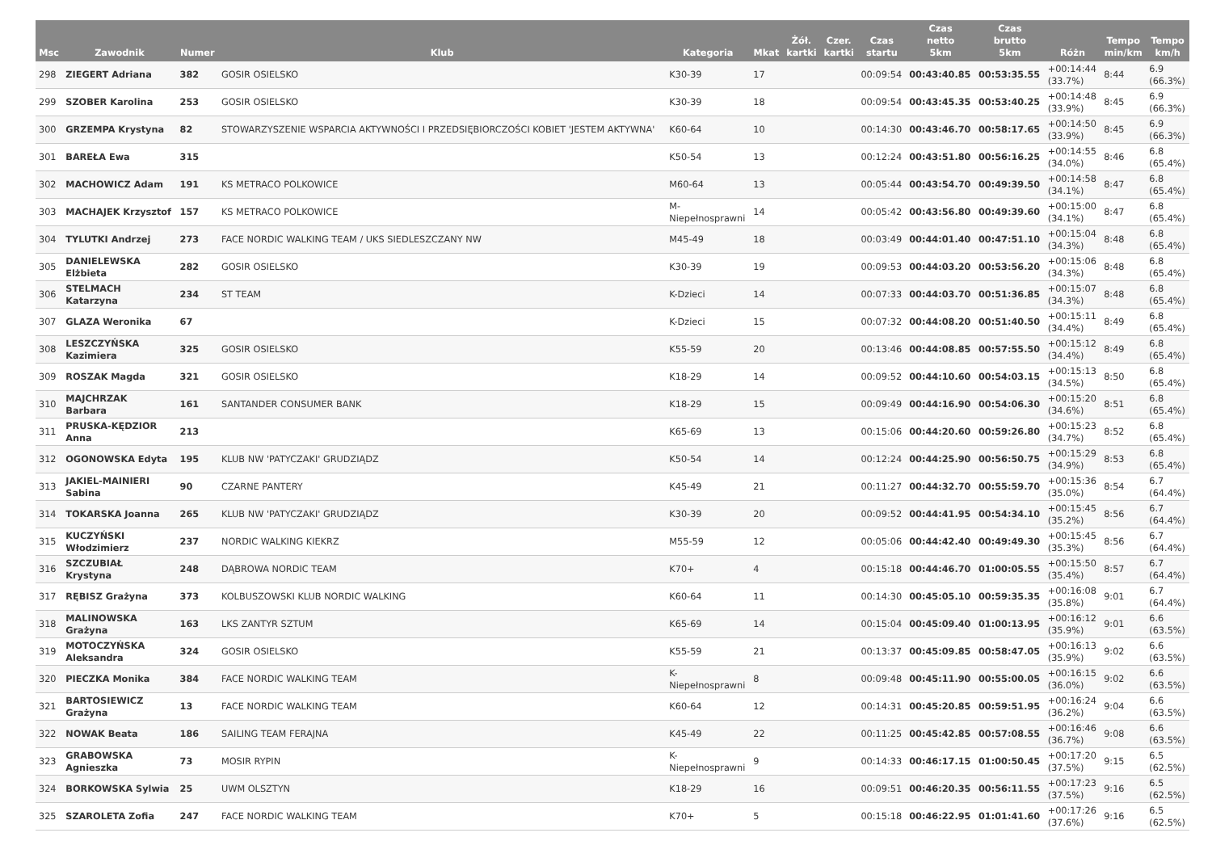| Msc | Zawodnik | Numer | Klub | Kategoria | Mkat | Żół. kartki | Czer. kartki | Czas startu | Czas netto 5km | Czas brutto 5km | Różn | Tempo min/km | Tempo km/h |
| --- | --- | --- | --- | --- | --- | --- | --- | --- | --- | --- | --- | --- | --- |
| 298 | ZIEGERT Adriana | 382 | GOSIR OSIELSKO | K30-39 | 17 | | | 00:09:54 | 00:43:40.85 | 00:53:35.55 | +00:14:44 (33.7%) | 8:44 | 6.9 (66.3%) |
| 299 | SZOBER Karolina | 253 | GOSIR OSIELSKO | K30-39 | 18 | | | 00:09:54 | 00:43:45.35 | 00:53:40.25 | +00:14:48 (33.9%) | 8:45 | 6.9 (66.3%) |
| 300 | GRZEMPA Krystyna | 82 | STOWARZYSZENIE WSPARCIA AKTYWNOŚCI I PRZEDSIĘBIORCZOŚCI KOBIET 'JESTEM AKTYWNA' | K60-64 | 10 | | | 00:14:30 | 00:43:46.70 | 00:58:17.65 | +00:14:50 (33.9%) | 8:45 | 6.9 (66.3%) |
| 301 | BAREŁA Ewa | 315 | | K50-54 | 13 | | | 00:12:24 | 00:43:51.80 | 00:56:16.25 | +00:14:55 (34.0%) | 8:46 | 6.8 (65.4%) |
| 302 | MACHOWICZ Adam | 191 | KS METRACO POLKOWICE | M60-64 | 13 | | | 00:05:44 | 00:43:54.70 | 00:49:39.50 | +00:14:58 (34.1%) | 8:47 | 6.8 (65.4%) |
| 303 | MACHAJEK Krzysztof | 157 | KS METRACO POLKOWICE | M- Niepełnosprawni | 14 | | | 00:05:42 | 00:43:56.80 | 00:49:39.60 | +00:15:00 (34.1%) | 8:47 | 6.8 (65.4%) |
| 304 | TYLUTKI Andrzej | 273 | FACE NORDIC WALKING TEAM / UKS SIEDLESZCZANY NW | M45-49 | 18 | | | 00:03:49 | 00:44:01.40 | 00:47:51.10 | +00:15:04 (34.3%) | 8:48 | 6.8 (65.4%) |
| 305 | DANIELEWSKA Elżbieta | 282 | GOSIR OSIELSKO | K30-39 | 19 | | | 00:09:53 | 00:44:03.20 | 00:53:56.20 | +00:15:06 (34.3%) | 8:48 | 6.8 (65.4%) |
| 306 | STELMACH Katarzyna | 234 | ST TEAM | K-Dzieci | 14 | | | 00:07:33 | 00:44:03.70 | 00:51:36.85 | +00:15:07 (34.3%) | 8:48 | 6.8 (65.4%) |
| 307 | GLAZA Weronika | 67 | | K-Dzieci | 15 | | | 00:07:32 | 00:44:08.20 | 00:51:40.50 | +00:15:11 (34.4%) | 8:49 | 6.8 (65.4%) |
| 308 | LESZCZYŃSKA Kazimiera | 325 | GOSIR OSIELSKO | K55-59 | 20 | | | 00:13:46 | 00:44:08.85 | 00:57:55.50 | +00:15:12 (34.4%) | 8:49 | 6.8 (65.4%) |
| 309 | ROSZAK Magda | 321 | GOSIR OSIELSKO | K18-29 | 14 | | | 00:09:52 | 00:44:10.60 | 00:54:03.15 | +00:15:13 (34.5%) | 8:50 | 6.8 (65.4%) |
| 310 | MAJCHRZAK Barbara | 161 | SANTANDER CONSUMER BANK | K18-29 | 15 | | | 00:09:49 | 00:44:16.90 | 00:54:06.30 | +00:15:20 (34.6%) | 8:51 | 6.8 (65.4%) |
| 311 | PRUSKA-KĘDZIOR Anna | 213 | | K65-69 | 13 | | | 00:15:06 | 00:44:20.60 | 00:59:26.80 | +00:15:23 (34.7%) | 8:52 | 6.8 (65.4%) |
| 312 | OGONOWSKA Edyta | 195 | KLUB NW 'PATYCZAKI' GRUDZIĄDZ | K50-54 | 14 | | | 00:12:24 | 00:44:25.90 | 00:56:50.75 | +00:15:29 (34.9%) | 8:53 | 6.8 (65.4%) |
| 313 | JAKIEL-MAINIERI Sabina | 90 | CZARNE PANTERY | K45-49 | 21 | | | 00:11:27 | 00:44:32.70 | 00:55:59.70 | +00:15:36 (35.0%) | 8:54 | 6.7 (64.4%) |
| 314 | TOKARSKA Joanna | 265 | KLUB NW 'PATYCZAKI' GRUDZIĄDZ | K30-39 | 20 | | | 00:09:52 | 00:44:41.95 | 00:54:34.10 | +00:15:45 (35.2%) | 8:56 | 6.7 (64.4%) |
| 315 | KUCZYŃSKI Włodzimierz | 237 | NORDIC WALKING KIEKRZ | M55-59 | 12 | | | 00:05:06 | 00:44:42.40 | 00:49:49.30 | +00:15:45 (35.3%) | 8:56 | 6.7 (64.4%) |
| 316 | SZCZUBIAŁ Krystyna | 248 | DĄBROWA NORDIC TEAM | K70+ | 4 | | | 00:15:18 | 00:44:46.70 | 01:00:05.55 | +00:15:50 (35.4%) | 8:57 | 6.7 (64.4%) |
| 317 | RĘBISZ Grażyna | 373 | KOLBUSZOWSKI KLUB NORDIC WALKING | K60-64 | 11 | | | 00:14:30 | 00:45:05.10 | 00:59:35.35 | +00:16:08 (35.8%) | 9:01 | 6.7 (64.4%) |
| 318 | MALINOWSKA Grażyna | 163 | LKS ZANTYR SZTUM | K65-69 | 14 | | | 00:15:04 | 00:45:09.40 | 01:00:13.95 | +00:16:12 (35.9%) | 9:01 | 6.6 (63.5%) |
| 319 | MOTOCZYŃSKA Aleksandra | 324 | GOSIR OSIELSKO | K55-59 | 21 | | | 00:13:37 | 00:45:09.85 | 00:58:47.05 | +00:16:13 (35.9%) | 9:02 | 6.6 (63.5%) |
| 320 | PIECZKA Monika | 384 | FACE NORDIC WALKING TEAM | K- Niepełnosprawni | 8 | | | 00:09:48 | 00:45:11.90 | 00:55:00.05 | +00:16:15 (36.0%) | 9:02 | 6.6 (63.5%) |
| 321 | BARTOSIEWICZ Grażyna | 13 | FACE NORDIC WALKING TEAM | K60-64 | 12 | | | 00:14:31 | 00:45:20.85 | 00:59:51.95 | +00:16:24 (36.2%) | 9:04 | 6.6 (63.5%) |
| 322 | NOWAK Beata | 186 | SAILING TEAM FERAJNA | K45-49 | 22 | | | 00:11:25 | 00:45:42.85 | 00:57:08.55 | +00:16:46 (36.7%) | 9:08 | 6.6 (63.5%) |
| 323 | GRABOWSKA Agnieszka | 73 | MOSIR RYPIN | K- Niepełnosprawni | 9 | | | 00:14:33 | 00:46:17.15 | 01:00:50.45 | +00:17:20 (37.5%) | 9:15 | 6.5 (62.5%) |
| 324 | BORKOWSKA Sylwia | 25 | UWM OLSZTYN | K18-29 | 16 | | | 00:09:51 | 00:46:20.35 | 00:56:11.55 | +00:17:23 (37.5%) | 9:16 | 6.5 (62.5%) |
| 325 | SZAROLETA Zofia | 247 | FACE NORDIC WALKING TEAM | K70+ | 5 | | | 00:15:18 | 00:46:22.95 | 01:01:41.60 | +00:17:26 (37.6%) | 9:16 | 6.5 (62.5%) |